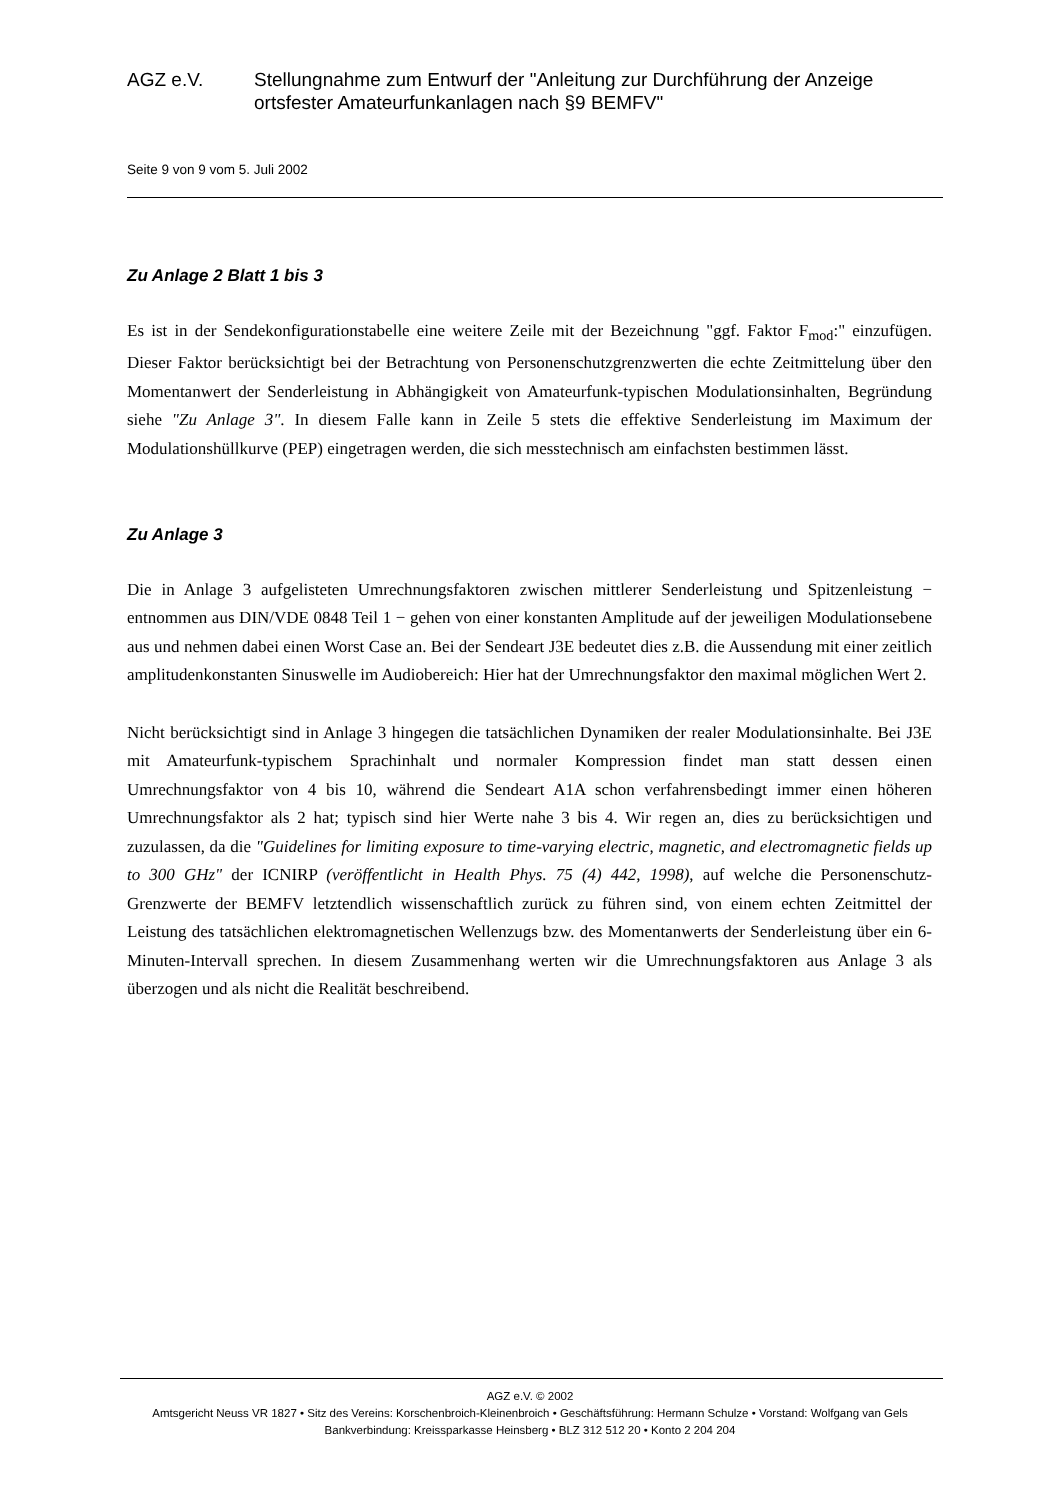AGZ e.V. Stellungnahme zum Entwurf der "Anleitung zur Durchführung der Anzeige ortsfester Amateurfunkanlagen nach §9 BEMFV"
Seite 9 von 9 vom 5. Juli 2002
Zu Anlage 2 Blatt 1 bis 3
Es ist in der Sendekonfigurationstabelle eine weitere Zeile mit der Bezeichnung "ggf. Faktor F<sub>mod</sub>:" einzufügen. Dieser Faktor berücksichtigt bei der Betrachtung von Personenschutzgrenzwerten die echte Zeitmittelung über den Momentanwert der Senderleistung in Abhängigkeit von Amateurfunk-typischen Modulationsinhalten, Begründung siehe "Zu Anlage 3". In diesem Falle kann in Zeile 5 stets die effektive Senderleistung im Maximum der Modulationshüllkurve (PEP) eingetragen werden, die sich messtechnisch am einfachsten bestimmen lässt.
Zu Anlage 3
Die in Anlage 3 aufgelisteten Umrechnungsfaktoren zwischen mittlerer Senderleistung und Spitzenleistung − entnommen aus DIN/VDE 0848 Teil 1 − gehen von einer konstanten Amplitude auf der jeweiligen Modulationsebene aus und nehmen dabei einen Worst Case an. Bei der Sendeart J3E bedeutet dies z.B. die Aussendung mit einer zeitlich amplitudenkonstanten Sinuswelle im Audiobereich: Hier hat der Umrechnungsfaktor den maximal möglichen Wert 2.
Nicht berücksichtigt sind in Anlage 3 hingegen die tatsächlichen Dynamiken der realer Modulationsinhalte. Bei J3E mit Amateurfunk-typischem Sprachinhalt und normaler Kompression findet man statt dessen einen Umrechnungsfaktor von 4 bis 10, während die Sendeart A1A schon verfahrensbedingt immer einen höheren Umrechnungsfaktor als 2 hat; typisch sind hier Werte nahe 3 bis 4. Wir regen an, dies zu berücksichtigen und zuzulassen, da die "Guidelines for limiting exposure to time-varying electric, magnetic, and electromagnetic fields up to 300 GHz" der ICNIRP (veröffentlicht in Health Phys. 75 (4) 442, 1998), auf welche die Personenschutz-Grenzwerte der BEMFV letztendlich wissenschaftlich zurück zu führen sind, von einem echten Zeitmittel der Leistung des tatsächlichen elektromagnetischen Wellenzugs bzw. des Momentanwerts der Senderleistung über ein 6-Minuten-Intervall sprechen. In diesem Zusammenhang werten wir die Umrechnungsfaktoren aus Anlage 3 als überzogen und als nicht die Realität beschreibend.
AGZ e.V. © 2002
Amtsgericht Neuss VR 1827 • Sitz des Vereins: Korschenbroich-Kleinenbroich • Geschäftsführung: Hermann Schulze • Vorstand: Wolfgang van Gels
Bankverbindung: Kreissparkasse Heinsberg • BLZ 312 512 20 • Konto 2 204 204